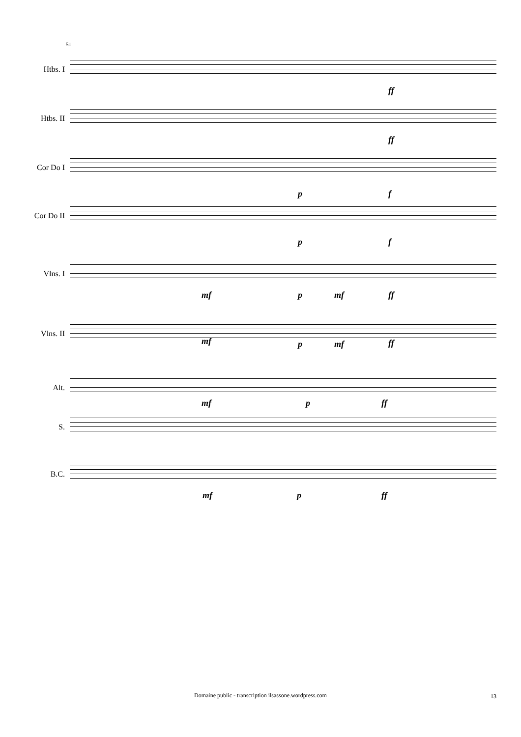51
Htbs. I
ff
Htbs. II
ff
Cor Do I
p f
Cor Do II
p f
Vlns. I
mf p mf ff
Vlns. II
mf p mf ff
Alt.
mf p ff
S.
B.C.
mf p ff
Domaine public - transcription ilsassone.wordpress.com 13